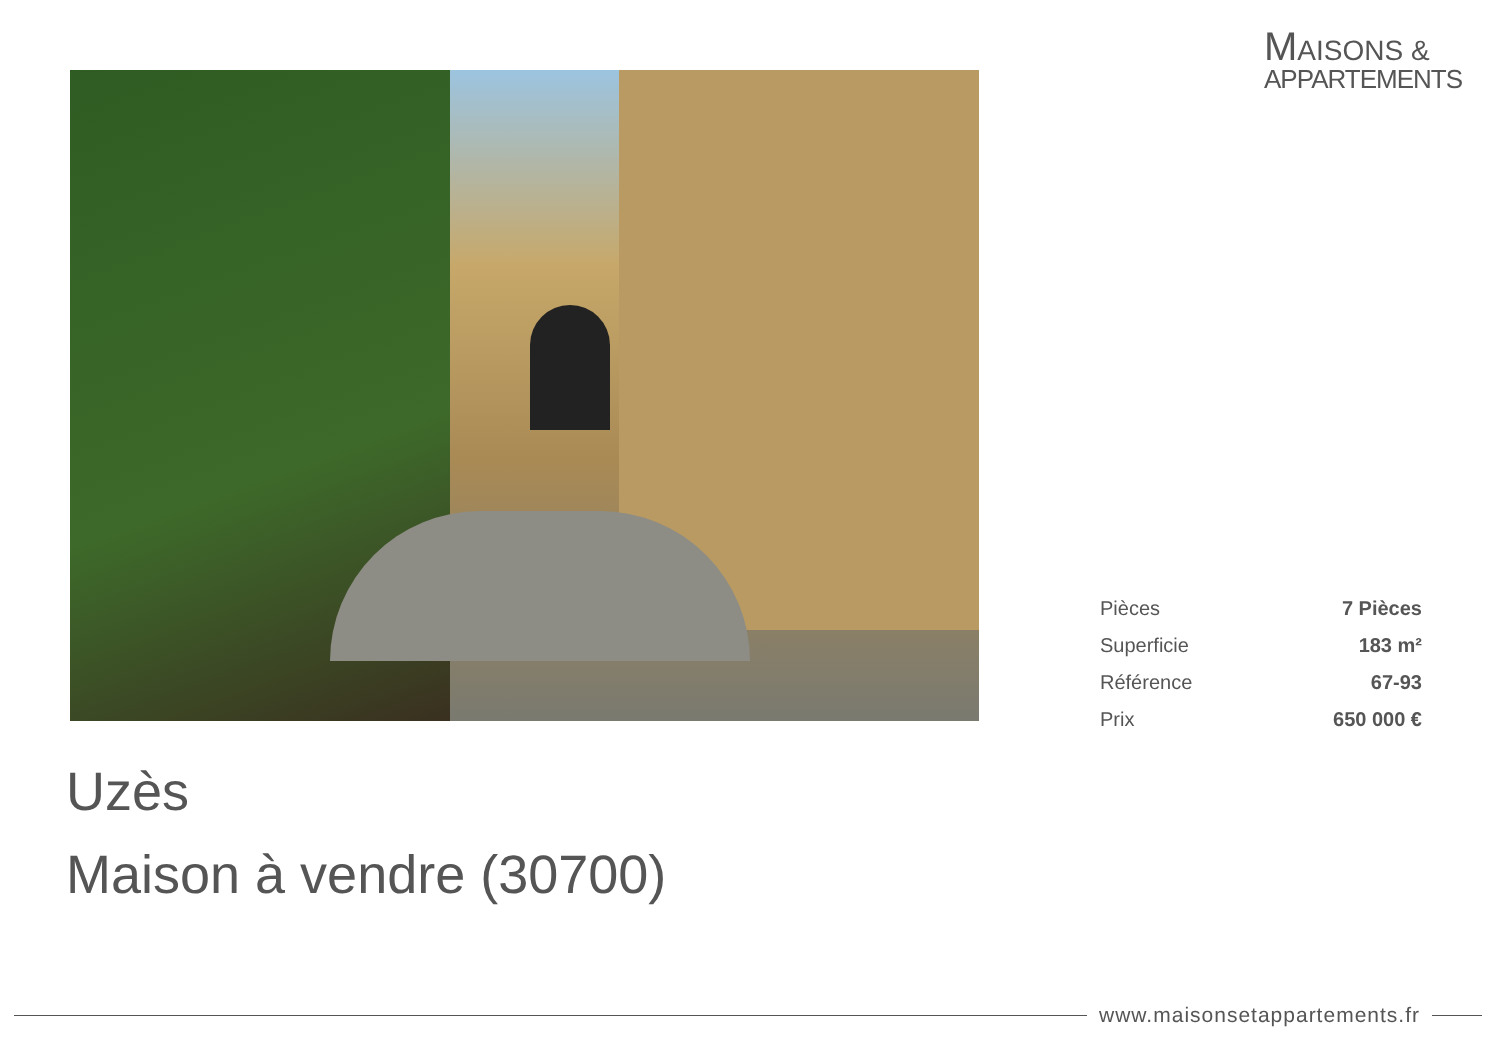MAISONS &
APPARTEMENTS
| Pièces | 7 Pièces |
| Superficie | 183 m² |
| Référence | 67-93 |
| Prix | 650 000 € |
Uzès
Maison à vendre (30700)
www.maisonsetappartements.fr